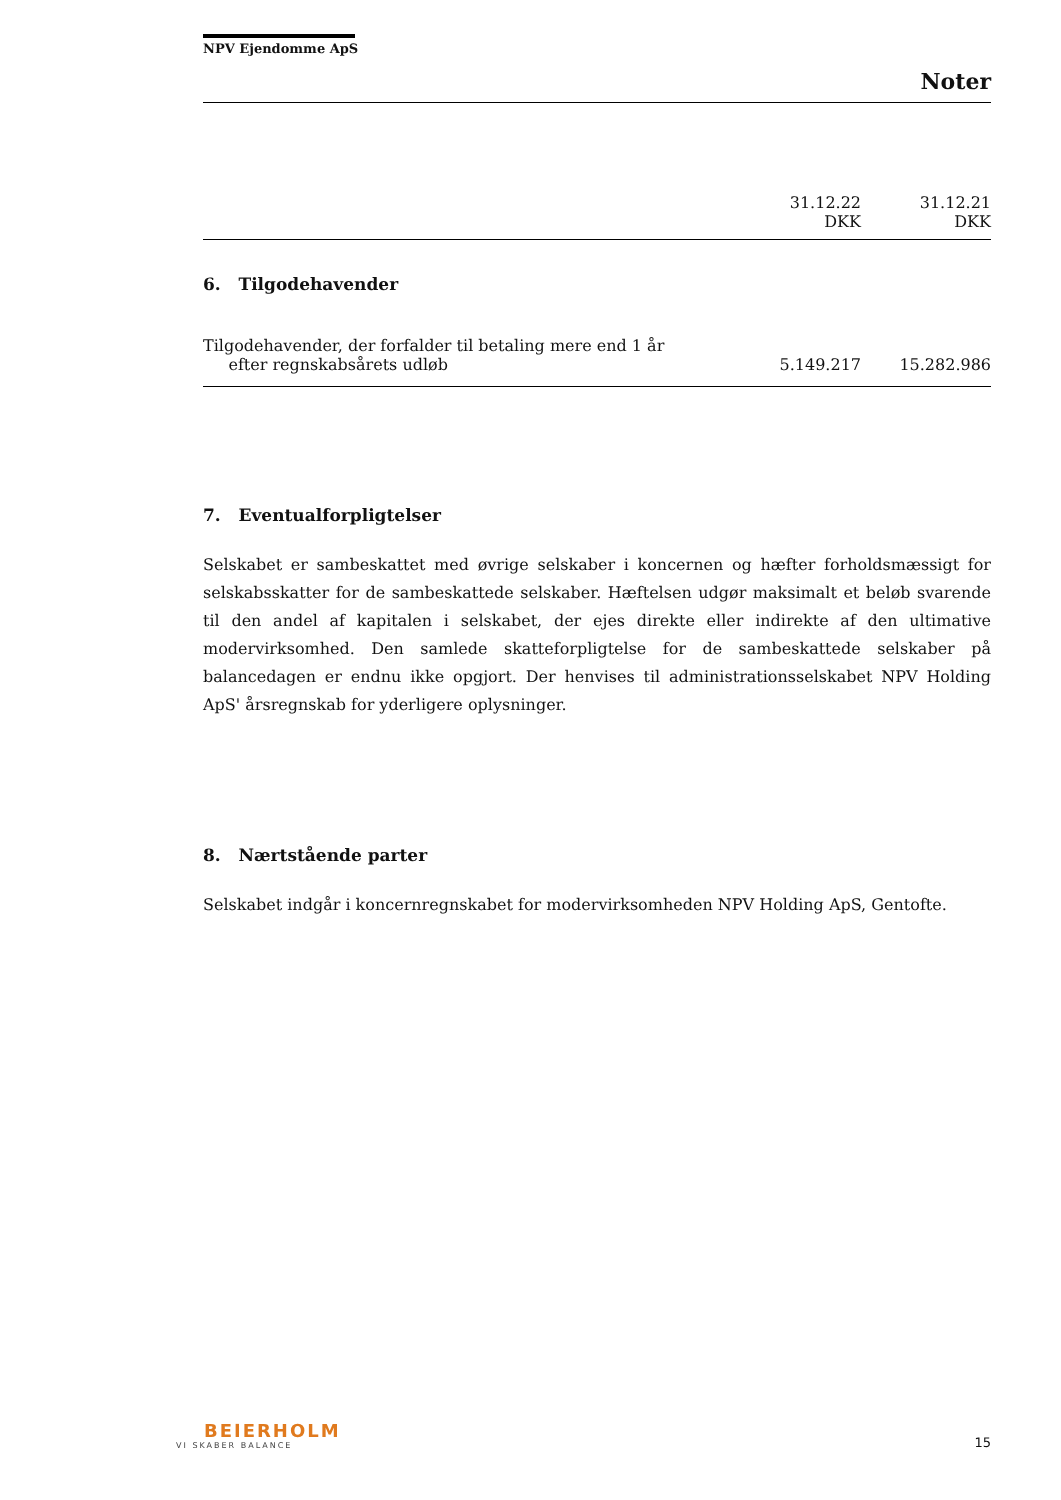NPV Ejendomme ApS
Noter
| | 31.12.22 DKK | 31.12.21 DKK |
| --- | --- | --- |
| 6. Tilgodehavender | | |
| Tilgodehavender, der forfalder til betaling mere end 1 år efter regnskabsårets udløb | 5.149.217 | 15.282.986 |
7. Eventualforpligtelser
Selskabet er sambeskattet med øvrige selskaber i koncernen og hæfter forholdsmæssigt for selskabsskatter for de sambeskattede selskaber. Hæftelsen udgør maksimalt et beløb svarende til den andel af kapitalen i selskabet, der ejes direkte eller indirekte af den ultimative modervirksomhed. Den samlede skatteforpligtelse for de sambeskattede selskaber på balancedagen er endnu ikke opgjort. Der henvises til administrationsselskabet NPV Holding ApS' årsregnskab for yderligere oplysninger.
8. Nærtstående parter
Selskabet indgår i koncernregnskabet for modervirksomheden NPV Holding ApS, Gentofte.
BEIERHOLM
VI SKABER BALANCE
15